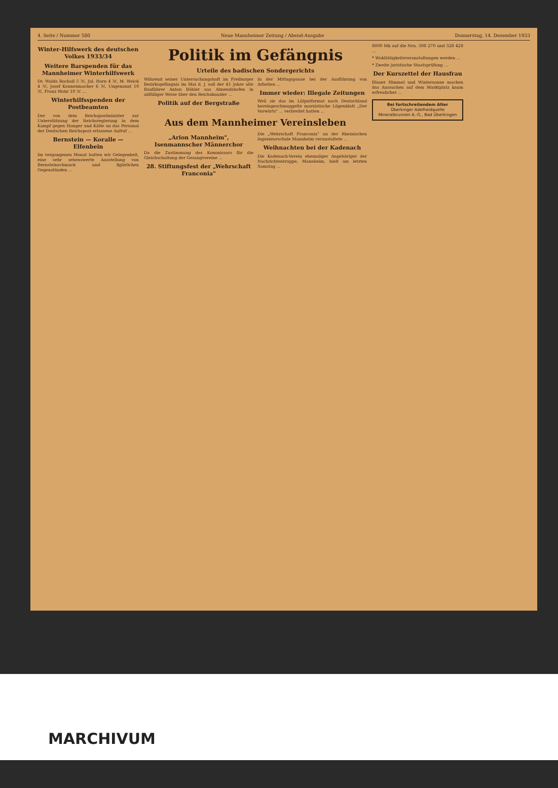4. Seite / Nummer 580 Neue Mannheimer Zeitung / Abend-Ausgabe Donnerstag, 14. Dezember 1933
Winter-Hilfswerk des deutschen Volkes 1933/34
Weitere Barspenden für das Mannheimer Winterhilfswerk
Dr. Walda Rocholl 5 ℳ, Jul. Horn 4 ℳ, M. Weick 4 ℳ, Josef Konnenmacher 6 ℳ, Ungenannt 10 ℳ, Franz Mohr 10 ℳ ...
Winterhilfsspenden der Postbeamten
Der von dem Reichspostminister zur Unterstützung der Reichsregierung in dem Kampf gegen Hunger und Kälte an das Personal der Deutschen Reichspost erlassene Aufruf ...
Bernstein — Koralle — Elfenbein
Im vergangenen Monat hatten wir Gelegenheit, eine sehr sehenswerte Ausstellung von Bernsteinschmuck und figürlichen Gegenständen ...
Politik im Gefängnis
Urteile des badischen Sondergerichts
Während seiner Untersuchungshaft im Freiburger Bezirksgefängnis im Mai d. J. soll der 41 Jahre alte Bauführer Anton Böhler aus Almendshofen in abfälliger Weise über den Reichskanzler ...
Politik auf der Bergstraße
In der Mittagspause bei der Ausführung von Arbeiten ...
Immer wieder: Illegale Zeitungen
Weil sie das im Liliputformat nach Deutschland hereingeschmuggelte marxistische Lügenblatt „Der Vorwärts" ... verbreitet hatten ...
Aus dem Mannheimer Vereinsleben
„Arion Mannheim", Isenmannscher Männerchor
Da die Zustimmung des Kommissars für die Gleichschaltung der Gesangvereine ...
28. Stiftungsfest der „Wehrschaft Franconia"
Die „Wehrschaft Franconia" an der Rheinischen Ingenieurschule Mannheim veranstaltete ...
Weihnachten bei der Kadenach
Die Kadenach-Verein ehemaliger Angehöriger der Nachrichtentruppe, Mannheim, hielt am letzten Samstag ...
8000 Mk auf die Nrn. 308 270 und 328 428 ...
* Wohltätigkeitsveranstaltungen werden ...
* Zweite juristische Staatsprüfung ...
Der Kurszettel der Hausfrau
Blauer Himmel und Wintersonne machen das Aussuchen auf dem Marktplatz kaum erfreulicher ...
Bei fortschreitendem Alter
Überkinger Adelheidquelle
Mineralbrunnen A.-G., Bad Überkingen
MARCHIVUM